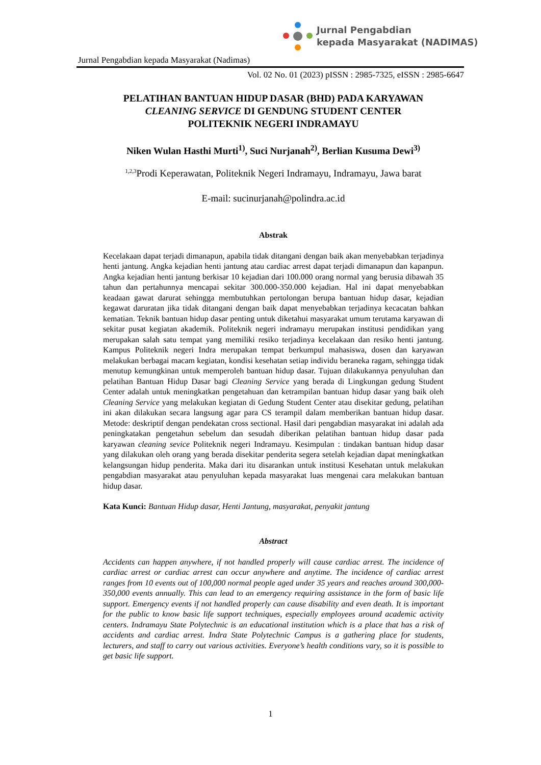Jurnal Pengabdian
kepada Masyarakat (NADIMAS)
Jurnal Pengabdian kepada Masyarakat (Nadimas)
Vol. 02 No. 01 (2023) pISSN : 2985-7325, eISSN : 2985-6647
PELATIHAN BANTUAN HIDUP DASAR (BHD) PADA KARYAWAN
CLEANING SERVICE DI GENDUNG STUDENT CENTER
POLITEKNIK NEGERI INDRAMAYU
Niken Wulan Hasthi Murti<sup>1)</sup>, Suci Nurjanah<sup>2)</sup>, Berlian Kusuma Dewi<sup>3)</sup>
<sup>1,2,3</sup>Prodi Keperawatan, Politeknik Negeri Indramayu, Indramayu, Jawa barat
E-mail: sucinurjanah@polindra.ac.id
Abstrak
Kecelakaan dapat terjadi dimanapun, apabila tidak ditangani dengan baik akan menyebabkan terjadinya henti jantung. Angka kejadian henti jantung atau cardiac arrest dapat terjadi dimanapun dan kapanpun. Angka kejadian henti jantung berkisar 10 kejadian dari 100.000 orang normal yang berusia dibawah 35 tahun dan pertahunnya mencapai sekitar 300.000-350.000 kejadian. Hal ini dapat menyebabkan keadaan gawat darurat sehingga membutuhkan pertolongan berupa bantuan hidup dasar, kejadian kegawat daruratan jika tidak ditangani dengan baik dapat menyebabkan terjadinya kecacatan bahkan kematian. Teknik bantuan hidup dasar penting untuk diketahui masyarakat umum terutama karyawan di sekitar pusat kegiatan akademik. Politeknik negeri indramayu merupakan institusi pendidikan yang merupakan salah satu tempat yang memiliki resiko terjadinya kecelakaan dan resiko henti jantung. Kampus Politeknik negeri Indra merupakan tempat berkumpul mahasiswa, dosen dan karyawan melakukan berbagai macam kegiatan, kondisi kesehatan setiap individu beraneka ragam, sehingga tidak menutup kemungkinan untuk memperoleh bantuan hidup dasar. Tujuan dilakukannya penyuluhan dan pelatihan Bantuan Hidup Dasar bagi Cleaning Service yang berada di Lingkungan gedung Student Center adalah untuk meningkatkan pengetahuan dan ketrampilan bantuan hidup dasar yang baik oleh Cleaning Service yang melakukan kegiatan di Gedung Student Center atau disekitar gedung, pelatihan ini akan dilakukan secara langsung agar para CS terampil dalam memberikan bantuan hidup dasar. Metode: deskriptif dengan pendekatan cross sectional. Hasil dari pengabdian masyarakat ini adalah ada peningkatakan pengetahun sebelum dan sesudah diberikan pelatihan bantuan hidup dasar pada karyawan cleaning sevice Politeknik negeri Indramayu. Kesimpulan : tindakan bantuan hidup dasar yang dilakukan oleh orang yang berada disekitar penderita segera setelah kejadian dapat meningkatkan kelangsungan hidup penderita. Maka dari itu disarankan untuk institusi Kesehatan untuk melakukan pengabdian masyarakat atau penyuluhan kepada masyarakat luas mengenai cara melakukan bantuan hidup dasar.
Kata Kunci: Bantuan Hidup dasar, Henti Jantung, masyarakat, penyakit jantung
Abstract
Accidents can happen anywhere, if not handled properly will cause cardiac arrest. The incidence of cardiac arrest or cardiac arrest can occur anywhere and anytime. The incidence of cardiac arrest ranges from 10 events out of 100,000 normal people aged under 35 years and reaches around 300,000-350,000 events annually. This can lead to an emergency requiring assistance in the form of basic life support. Emergency events if not handled properly can cause disability and even death. It is important for the public to know basic life support techniques, especially employees around academic activity centers. Indramayu State Polytechnic is an educational institution which is a place that has a risk of accidents and cardiac arrest. Indra State Polytechnic Campus is a gathering place for students, lecturers, and staff to carry out various activities. Everyone’s health conditions vary, so it is possible to get basic life support.
1